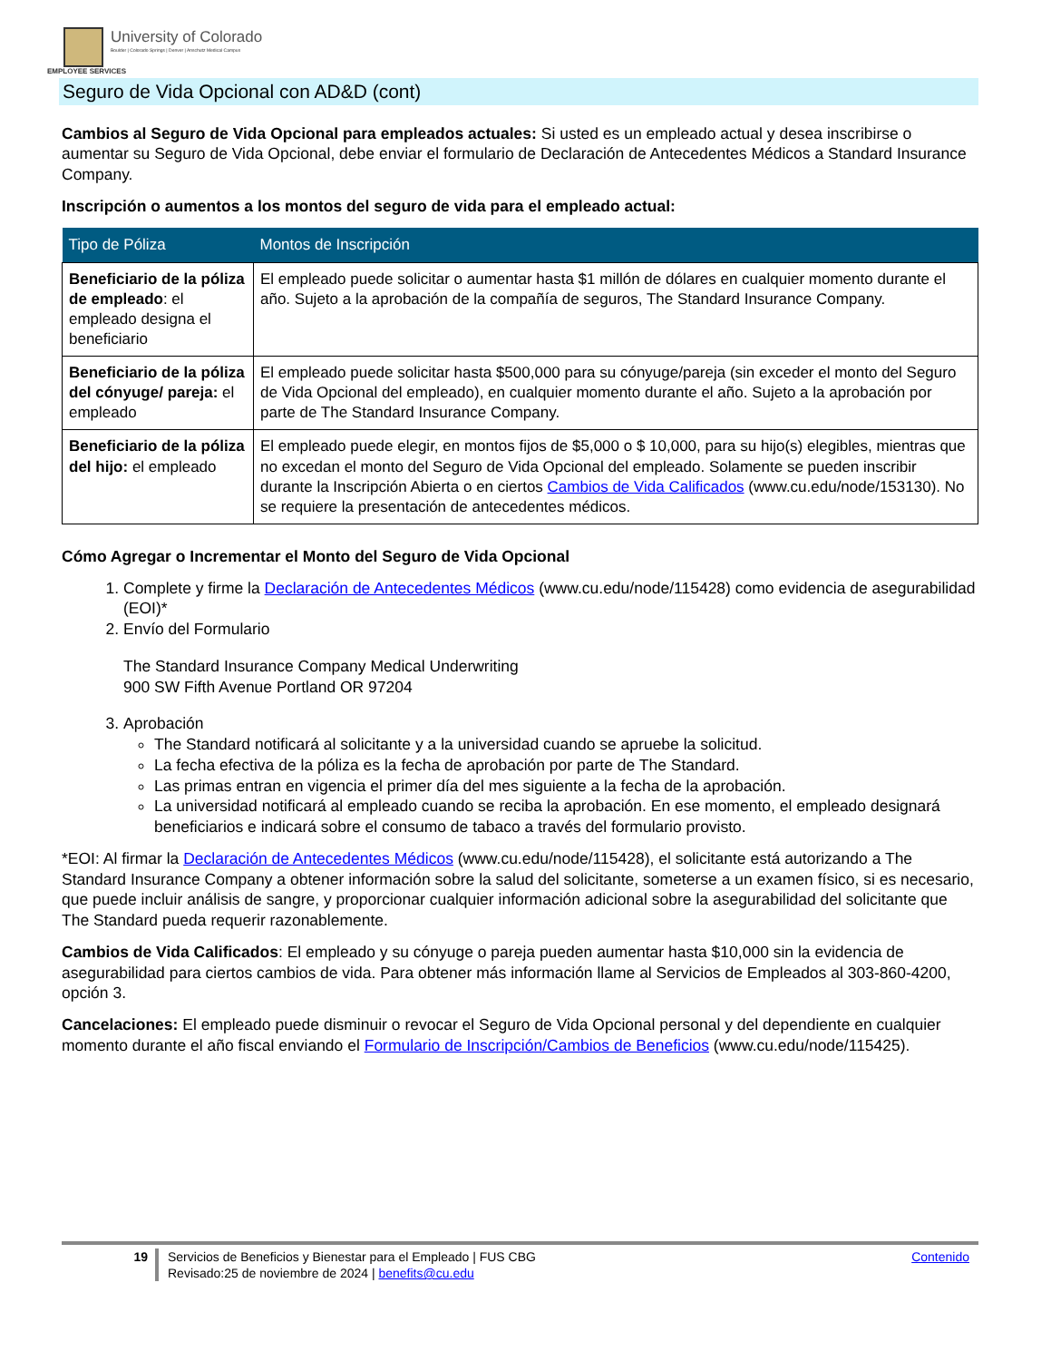University of Colorado
Boulder | Colorado Springs | Denver | Anschutz Medical Campus
EMPLOYEE SERVICES
Seguro de Vida Opcional con AD&D (cont)
Cambios al Seguro de Vida Opcional para empleados actuales: Si usted es un empleado actual y desea inscribirse o aumentar su Seguro de Vida Opcional, debe enviar el formulario de Declaración de Antecedentes Médicos a Standard Insurance Company.
Inscripción o aumentos a los montos del seguro de vida para el empleado actual:
| Tipo de Póliza | Montos de Inscripción |
| --- | --- |
| Beneficiario de la póliza de empleado : el empleado designa el beneficiario | El empleado puede solicitar o aumentar hasta $1 millón de dólares en cualquier momento durante el año. Sujeto a la aprobación de la compañía de seguros, The Standard Insurance Company. |
| Beneficiario de la póliza del cónyuge/ pareja: el empleado | El empleado puede solicitar hasta $500,000 para su cónyuge/pareja (sin exceder el monto del Seguro de Vida Opcional del empleado), en cualquier momento durante el año. Sujeto a la aprobación por parte de The Standard Insurance Company. |
| Beneficiario de la póliza del hijo: el empleado | El empleado puede elegir, en montos fijos de $5,000 o $ 10,000, para su hijo(s) elegibles, mientras que no excedan el monto del Seguro de Vida Opcional del empleado. Solamente se pueden inscribir durante la Inscripción Abierta o en ciertos Cambios de Vida Calificados (www.cu.edu/node/153130). No se requiere la presentación de antecedentes médicos. |
Cómo Agregar o Incrementar el Monto del Seguro de Vida Opcional
1. Complete y firme la Declaración de Antecedentes Médicos (www.cu.edu/node/115428) como evidencia de asegurabilidad (EOI)*
2. Envío del Formulario
The Standard Insurance Company Medical Underwriting
900 SW Fifth Avenue Portland OR 97204
3. Aprobación
The Standard notificará al solicitante y a la universidad cuando se apruebe la solicitud.
La fecha efectiva de la póliza es la fecha de aprobación por parte de The Standard.
Las primas entran en vigencia el primer día del mes siguiente a la fecha de la aprobación.
La universidad notificará al empleado cuando se reciba la aprobación. En ese momento, el empleado designará beneficiarios e indicará sobre el consumo de tabaco a través del formulario provisto.
*EOI: Al firmar la Declaración de Antecedentes Médicos (www.cu.edu/node/115428), el solicitante está autorizando a The Standard Insurance Company a obtener información sobre la salud del solicitante, someterse a un examen físico, si es necesario, que puede incluir análisis de sangre, y proporcionar cualquier información adicional sobre la asegurabilidad del solicitante que The Standard pueda requerir razonablemente.
Cambios de Vida Calificados: El empleado y su cónyuge o pareja pueden aumentar hasta $10,000 sin la evidencia de asegurabilidad para ciertos cambios de vida. Para obtener más información llame al Servicios de Empleados al 303-860-4200, opción 3.
Cancelaciones: El empleado puede disminuir o revocar el Seguro de Vida Opcional personal y del dependiente en cualquier momento durante el año fiscal enviando el Formulario de Inscripción/Cambios de Beneficios (www.cu.edu/node/115425).
19 Servicios de Beneficios y Bienestar para el Empleado | FUS CBG
Revisado:25 de noviembre de 2024 | benefits@cu.edu
Contenido